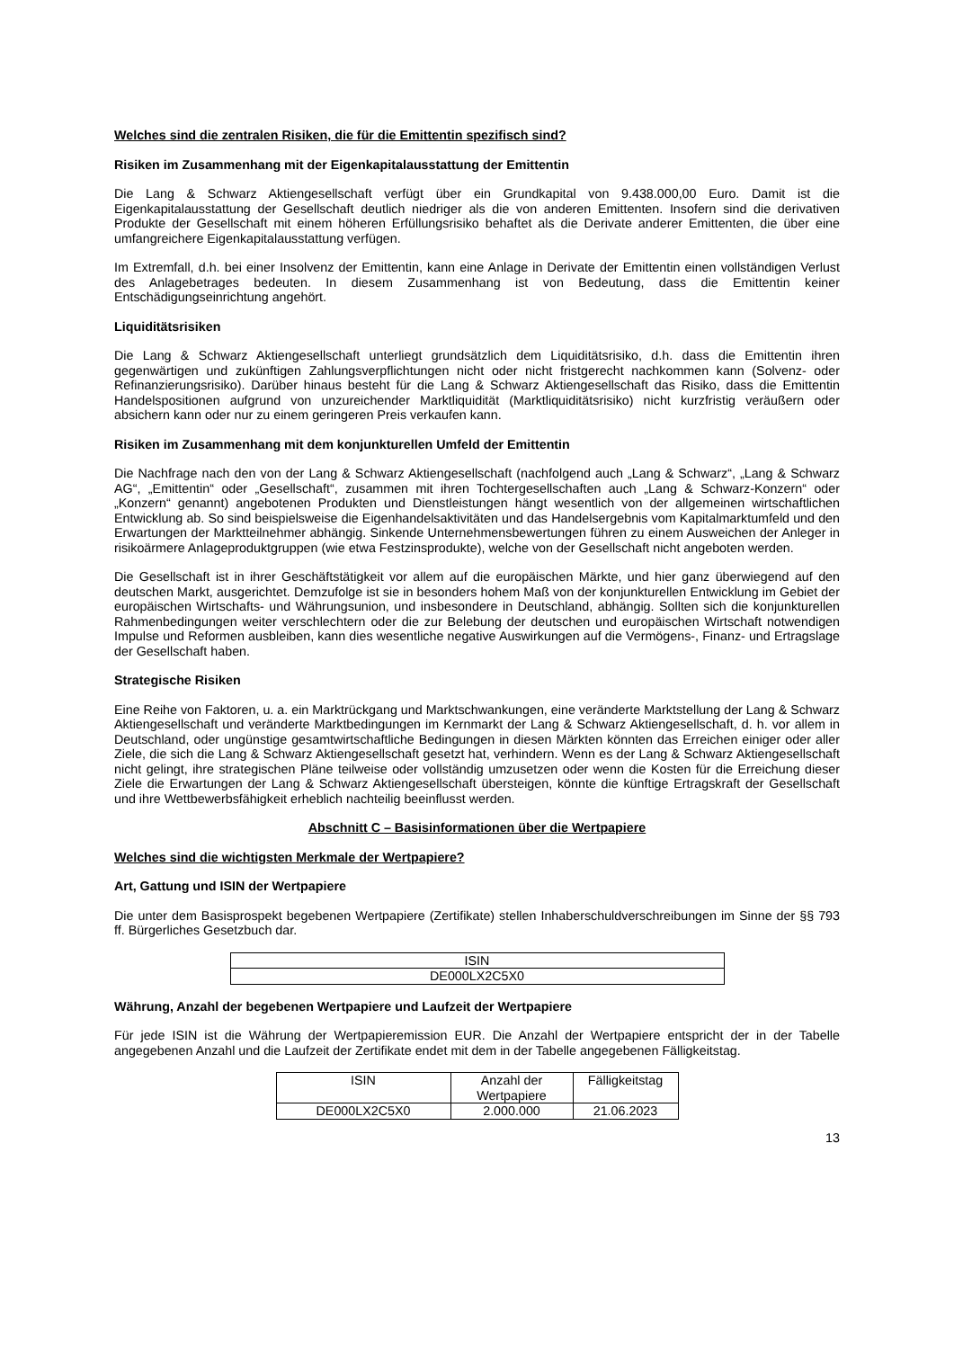Welches sind die zentralen Risiken, die für die Emittentin spezifisch sind?
Risiken im Zusammenhang mit der Eigenkapitalausstattung der Emittentin
Die Lang & Schwarz Aktiengesellschaft verfügt über ein Grundkapital von 9.438.000,00 Euro. Damit ist die Eigenkapitalausstattung der Gesellschaft deutlich niedriger als die von anderen Emittenten. Insofern sind die derivativen Produkte der Gesellschaft mit einem höheren Erfüllungsrisiko behaftet als die Derivate anderer Emittenten, die über eine umfangreichere Eigenkapitalausstattung verfügen.
Im Extremfall, d.h. bei einer Insolvenz der Emittentin, kann eine Anlage in Derivate der Emittentin einen vollständigen Verlust des Anlagebetrages bedeuten. In diesem Zusammenhang ist von Bedeutung, dass die Emittentin keiner Entschädigungseinrichtung angehört.
Liquiditätsrisiken
Die Lang & Schwarz Aktiengesellschaft unterliegt grundsätzlich dem Liquiditätsrisiko, d.h. dass die Emittentin ihren gegenwärtigen und zukünftigen Zahlungsverpflichtungen nicht oder nicht fristgerecht nachkommen kann (Solvenz- oder Refinanzierungsrisiko). Darüber hinaus besteht für die Lang & Schwarz Aktiengesellschaft das Risiko, dass die Emittentin Handelspositionen aufgrund von unzureichender Marktliquidität (Marktliquiditätsrisiko) nicht kurzfristig veräußern oder absichern kann oder nur zu einem geringeren Preis verkaufen kann.
Risiken im Zusammenhang mit dem konjunkturellen Umfeld der Emittentin
Die Nachfrage nach den von der Lang & Schwarz Aktiengesellschaft (nachfolgend auch „Lang & Schwarz“, „Lang & Schwarz AG“, „Emittentin“ oder „Gesellschaft“, zusammen mit ihren Tochtergesellschaften auch „Lang & Schwarz-Konzern“ oder „Konzern“ genannt) angebotenen Produkten und Dienstleistungen hängt wesentlich von der allgemeinen wirtschaftlichen Entwicklung ab. So sind beispielsweise die Eigenhandelsaktivitäten und das Handelsergebnis vom Kapitalmarktumfeld und den Erwartungen der Marktteilnehmer abhängig. Sinkende Unternehmensbewertungen führen zu einem Ausweichen der Anleger in risikoärmere Anlageproduktgruppen (wie etwa Festzinsprodukte), welche von der Gesellschaft nicht angeboten werden.
Die Gesellschaft ist in ihrer Geschäftstätigkeit vor allem auf die europäischen Märkte, und hier ganz überwiegend auf den deutschen Markt, ausgerichtet. Demzufolge ist sie in besonders hohem Maß von der konjunkturellen Entwicklung im Gebiet der europäischen Wirtschafts- und Währungsunion, und insbesondere in Deutschland, abhängig. Sollten sich die konjunkturellen Rahmenbedingungen weiter verschlechtern oder die zur Belebung der deutschen und europäischen Wirtschaft notwendigen Impulse und Reformen ausbleiben, kann dies wesentliche negative Auswirkungen auf die Vermögens-, Finanz- und Ertragslage der Gesellschaft haben.
Strategische Risiken
Eine Reihe von Faktoren, u. a. ein Marktrückgang und Marktschwankungen, eine veränderte Marktstellung der Lang & Schwarz Aktiengesellschaft und veränderte Marktbedingungen im Kernmarkt der Lang & Schwarz Aktiengesellschaft, d. h. vor allem in Deutschland, oder ungünstige gesamtwirtschaftliche Bedingungen in diesen Märkten könnten das Erreichen einiger oder aller Ziele, die sich die Lang & Schwarz Aktiengesellschaft gesetzt hat, verhindern. Wenn es der Lang & Schwarz Aktiengesellschaft nicht gelingt, ihre strategischen Pläne teilweise oder vollständig umzusetzen oder wenn die Kosten für die Erreichung dieser Ziele die Erwartungen der Lang & Schwarz Aktiengesellschaft übersteigen, könnte die künftige Ertragskraft der Gesellschaft und ihre Wettbewerbsfähigkeit erheblich nachteilig beeinflusst werden.
Abschnitt C – Basisinformationen über die Wertpapiere
Welches sind die wichtigsten Merkmale der Wertpapiere?
Art, Gattung und ISIN der Wertpapiere
Die unter dem Basisprospekt begebenen Wertpapiere (Zertifikate) stellen Inhaberschuldverschreibungen im Sinne der §§ 793 ff. Bürgerliches Gesetzbuch dar.
| ISIN |
| --- |
| DE000LX2C5X0 |
Währung, Anzahl der begebenen Wertpapiere und Laufzeit der Wertpapiere
Für jede ISIN ist die Währung der Wertpapieremission EUR. Die Anzahl der Wertpapiere entspricht der in der Tabelle angegebenen Anzahl und die Laufzeit der Zertifikate endet mit dem in der Tabelle angegebenen Fälligkeitstag.
| ISIN | Anzahl der Wertpapiere | Fälligkeitstag |
| --- | --- | --- |
| DE000LX2C5X0 | 2.000.000 | 21.06.2023 |
13